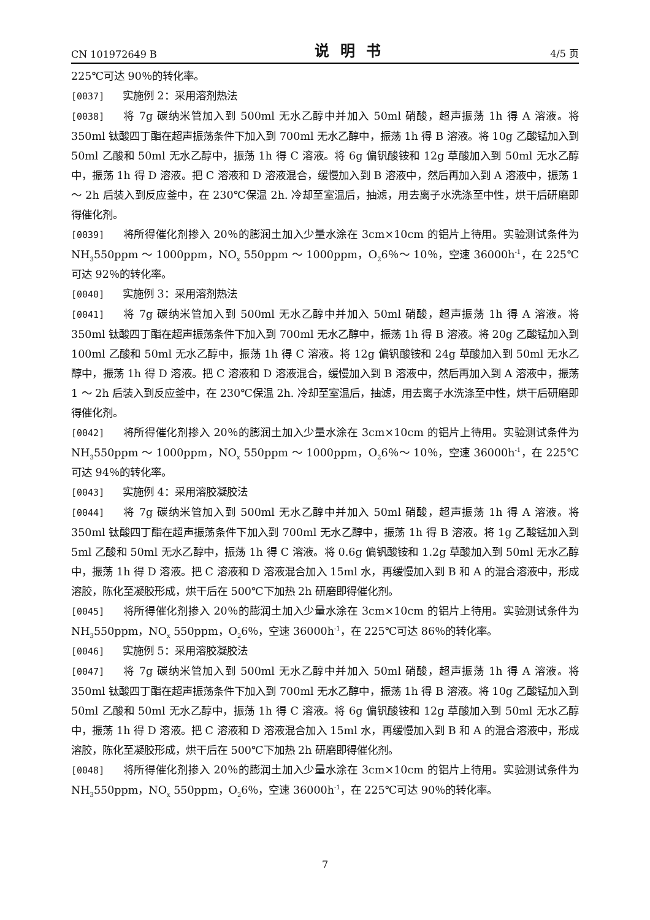CN 101972649 B 说明书 4/5 页
225℃可达 90％的转化率。
[0037] 实施例 2：采用溶剂热法
[0038] 将 7g 碳纳米管加入到 500ml 无水乙醇中并加入 50ml 硝酸，超声振荡 1h 得 A 溶液。将 350ml 钛酸四丁酯在超声振荡条件下加入到 700ml 无水乙醇中，振荡 1h 得 B 溶液。将 10g 乙酸锰加入到 50ml 乙酸和 50ml 无水乙醇中，振荡 1h 得 C 溶液。将 6g 偏钒酸铵和 12g 草酸加入到 50ml 无水乙醇中，振荡 1h 得 D 溶液。把 C 溶液和 D 溶液混合，缓慢加入到 B 溶液中，然后再加入到 A 溶液中，振荡 1 ～ 2h 后装入到反应釜中，在 230℃保温 2h. 冷却至室温后，抽滤，用去离子水洗涤至中性，烘干后研磨即得催化剂。
[0039] 将所得催化剂掺入 20％的膨润土加入少量水涂在 3cm×10cm 的铝片上待用。实验测试条件为 NH<sub>3</sub>550ppm ～ 1000ppm，NO<sub>x</sub> 550ppm ～ 1000ppm，O<sub>2</sub>6％～ 10％，空速 36000h<sup>-1</sup>，在 225℃可达 92％的转化率。
[0040] 实施例 3：采用溶剂热法
[0041] 将 7g 碳纳米管加入到 500ml 无水乙醇中并加入 50ml 硝酸，超声振荡 1h 得 A 溶液。将 350ml 钛酸四丁酯在超声振荡条件下加入到 700ml 无水乙醇中，振荡 1h 得 B 溶液。将 20g 乙酸锰加入到 100ml 乙酸和 50ml 无水乙醇中，振荡 1h 得 C 溶液。将 12g 偏钒酸铵和 24g 草酸加入到 50ml 无水乙醇中，振荡 1h 得 D 溶液。把 C 溶液和 D 溶液混合，缓慢加入到 B 溶液中，然后再加入到 A 溶液中，振荡 1 ～ 2h 后装入到反应釜中，在 230℃保温 2h. 冷却至室温后，抽滤，用去离子水洗涤至中性，烘干后研磨即得催化剂。
[0042] 将所得催化剂掺入 20％的膨润土加入少量水涂在 3cm×10cm 的铝片上待用。实验测试条件为 NH<sub>3</sub>550ppm ～ 1000ppm，NO<sub>x</sub> 550ppm ～ 1000ppm，O<sub>2</sub>6％～ 10％，空速 36000h<sup>-1</sup>，在 225℃可达 94％的转化率。
[0043] 实施例 4：采用溶胶凝胶法
[0044] 将 7g 碳纳米管加入到 500ml 无水乙醇中并加入 50ml 硝酸，超声振荡 1h 得 A 溶液。将 350ml 钛酸四丁酯在超声振荡条件下加入到 700ml 无水乙醇中，振荡 1h 得 B 溶液。将 1g 乙酸锰加入到 5ml 乙酸和 50ml 无水乙醇中，振荡 1h 得 C 溶液。将 0.6g 偏钒酸铵和 1.2g 草酸加入到 50ml 无水乙醇中，振荡 1h 得 D 溶液。把 C 溶液和 D 溶液混合加入 15ml 水，再缓慢加入到 B 和 A 的混合溶液中，形成溶胶，陈化至凝胶形成，烘干后在 500℃下加热 2h 研磨即得催化剂。
[0045] 将所得催化剂掺入 20％的膨润土加入少量水涂在 3cm×10cm 的铝片上待用。实验测试条件为 NH<sub>3</sub>550ppm，NO<sub>x</sub> 550ppm，O<sub>2</sub>6％，空速 36000h<sup>-1</sup>，在 225℃可达 86％的转化率。
[0046] 实施例 5：采用溶胶凝胶法
[0047] 将 7g 碳纳米管加入到 500ml 无水乙醇中并加入 50ml 硝酸，超声振荡 1h 得 A 溶液。将 350ml 钛酸四丁酯在超声振荡条件下加入到 700ml 无水乙醇中，振荡 1h 得 B 溶液。将 10g 乙酸锰加入到 50ml 乙酸和 50ml 无水乙醇中，振荡 1h 得 C 溶液。将 6g 偏钒酸铵和 12g 草酸加入到 50ml 无水乙醇中，振荡 1h 得 D 溶液。把 C 溶液和 D 溶液混合加入 15ml 水，再缓慢加入到 B 和 A 的混合溶液中，形成溶胶，陈化至凝胶形成，烘干后在 500℃下加热 2h 研磨即得催化剂。
[0048] 将所得催化剂掺入 20％的膨润土加入少量水涂在 3cm×10cm 的铝片上待用。实验测试条件为 NH<sub>3</sub>550ppm，NO<sub>x</sub> 550ppm，O<sub>2</sub>6％，空速 36000h<sup>-1</sup>，在 225℃可达 90％的转化率。
7